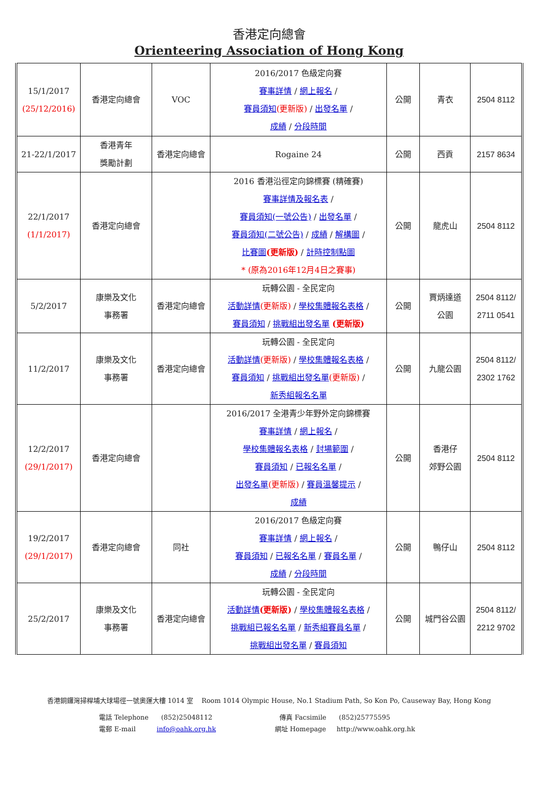香港定向總會
Orienteering Association of Hong Kong
| 15/1/2017 (25/12/2016) | 香港定向總會 | VOC | 2016/2017 色級定向賽 賽事詳情 / 網上報名 / 賽員須知 (更新版) / 出發名單 / 成績 / 分段時間 | 公開 | 青衣 | 2504 8112 |
| 21-22/1/2017 | 香港青年 獎勵計劃 | 香港定向總會 | Rogaine 24 | 公開 | 西貢 | 2157 8634 |
| 22/1/2017 (1/1/2017) | 香港定向總會 | | 2016 香港沿徑定向錦標賽 (精確賽) 賽事詳情及報名表 / 賽員須知(一號公告) / 出發名單 / 賽員須知(二號公告) / 成績 / 解構圖 / 比賽圖 (更新版) / 計時控制點圖 * (原為2016年12月4日之賽事) | 公開 | 龍虎山 | 2504 8112 |
| 5/2/2017 | 康樂及文化 事務署 | 香港定向總會 | 玩轉公園 - 全民定向 活動詳情 (更新版) / 學校集體報名表格 / 賽員須知 / 挑戰組出發名單 (更新版) | 公開 | 賈炳達道 公園 | 2504 8112/ 2711 0541 |
| 11/2/2017 | 康樂及文化 事務署 | 香港定向總會 | 玩轉公園 - 全民定向 活動詳情 (更新版) / 學校集體報名表格 / 賽員須知 / 挑戰組出發名單 (更新版) / 新秀組報名名單 | 公開 | 九龍公園 | 2504 8112/ 2302 1762 |
| 12/2/2017 (29/1/2017) | 香港定向總會 | | 2016/2017 全港青少年野外定向錦標賽 賽事詳情 / 網上報名 / 學校集體報名表格 / 封場範圍 / 賽員須知 / 已報名名單 / 出發名單 (更新版) / 賽員溫馨提示 / 成績 | 公開 | 香港仔 郊野公園 | 2504 8112 |
| 19/2/2017 (29/1/2017) | 香港定向總會 | 同社 | 2016/2017 色級定向賽 賽事詳情 / 網上報名 / 賽員須知 / 已報名名單 / 賽員名單 / 成績 / 分段時間 | 公開 | 鴨仔山 | 2504 8112 |
| 25/2/2017 | 康樂及文化 事務署 | 香港定向總會 | 玩轉公園 - 全民定向 活動詳情 (更新版) / 學校集體報名表格 / 挑戰組已報名名單 / 新秀組賽員名單 / 挑戰組出發名單 / 賽員須知 | 公開 | 城門谷公園 | 2504 8112/ 2212 9702 |
香港銅鑼灣掃桿埔大球場徑一號奧運大樓 1014 室 Room 1014 Olympic House, No.1 Stadium Path, So Kon Po, Causeway Bay, Hong Kong
電話 Telephone (852)25048112 傳真 Facsimile (852)25775595
電郵 E-mail info@oahk.org.hk 網址 Homepage http://www.oahk.org.hk